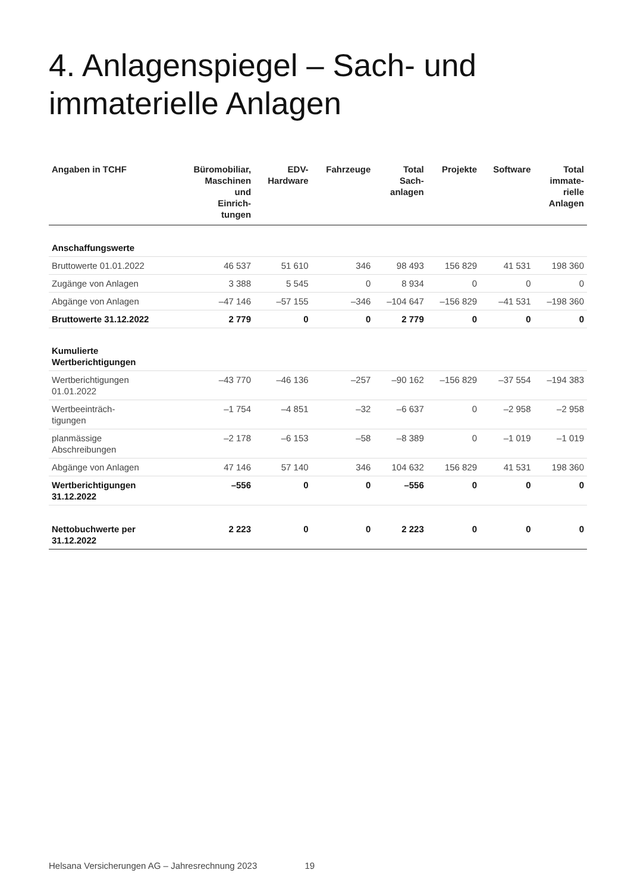4. Anlagenspiegel – Sach- und
immaterielle Anlagen
| Angaben in TCHF | Büromobiliar, Maschinen und Einrich- tungen | EDV- Hardware | Fahrzeuge | Total Sach- anlagen | Projekte | Software | Total immate- rielle Anlagen |
| --- | --- | --- | --- | --- | --- | --- | --- |
| Anschaffungswerte | | | | | | | |
| Bruttowerte 01.01.2022 | 46 537 | 51 610 | 346 | 98 493 | 156 829 | 41 531 | 198 360 |
| Zugänge von Anlagen | 3 388 | 5 545 | 0 | 8 934 | 0 | 0 | 0 |
| Abgänge von Anlagen | –47 146 | –57 155 | –346 | –104 647 | –156 829 | –41 531 | –198 360 |
| Bruttowerte 31.12.2022 | 2 779 | 0 | 0 | 2 779 | 0 | 0 | 0 |
| Kumulierte Wertberichtigungen | | | | | | | |
| Wertberichtigungen 01.01.2022 | –43 770 | –46 136 | –257 | –90 162 | –156 829 | –37 554 | –194 383 |
| Wertbeeinträch- tigungen | –1 754 | –4 851 | –32 | –6 637 | 0 | –2 958 | –2 958 |
| planmässige Abschreibungen | –2 178 | –6 153 | –58 | –8 389 | 0 | –1 019 | –1 019 |
| Abgänge von Anlagen | 47 146 | 57 140 | 346 | 104 632 | 156 829 | 41 531 | 198 360 |
| Wertberichtigungen 31.12.2022 | –556 | 0 | 0 | –556 | 0 | 0 | 0 |
| Nettobuchwerte per 31.12.2022 | 2 223 | 0 | 0 | 2 223 | 0 | 0 | 0 |
Helsana Versicherungen AG – Jahresrechnung 2023 19